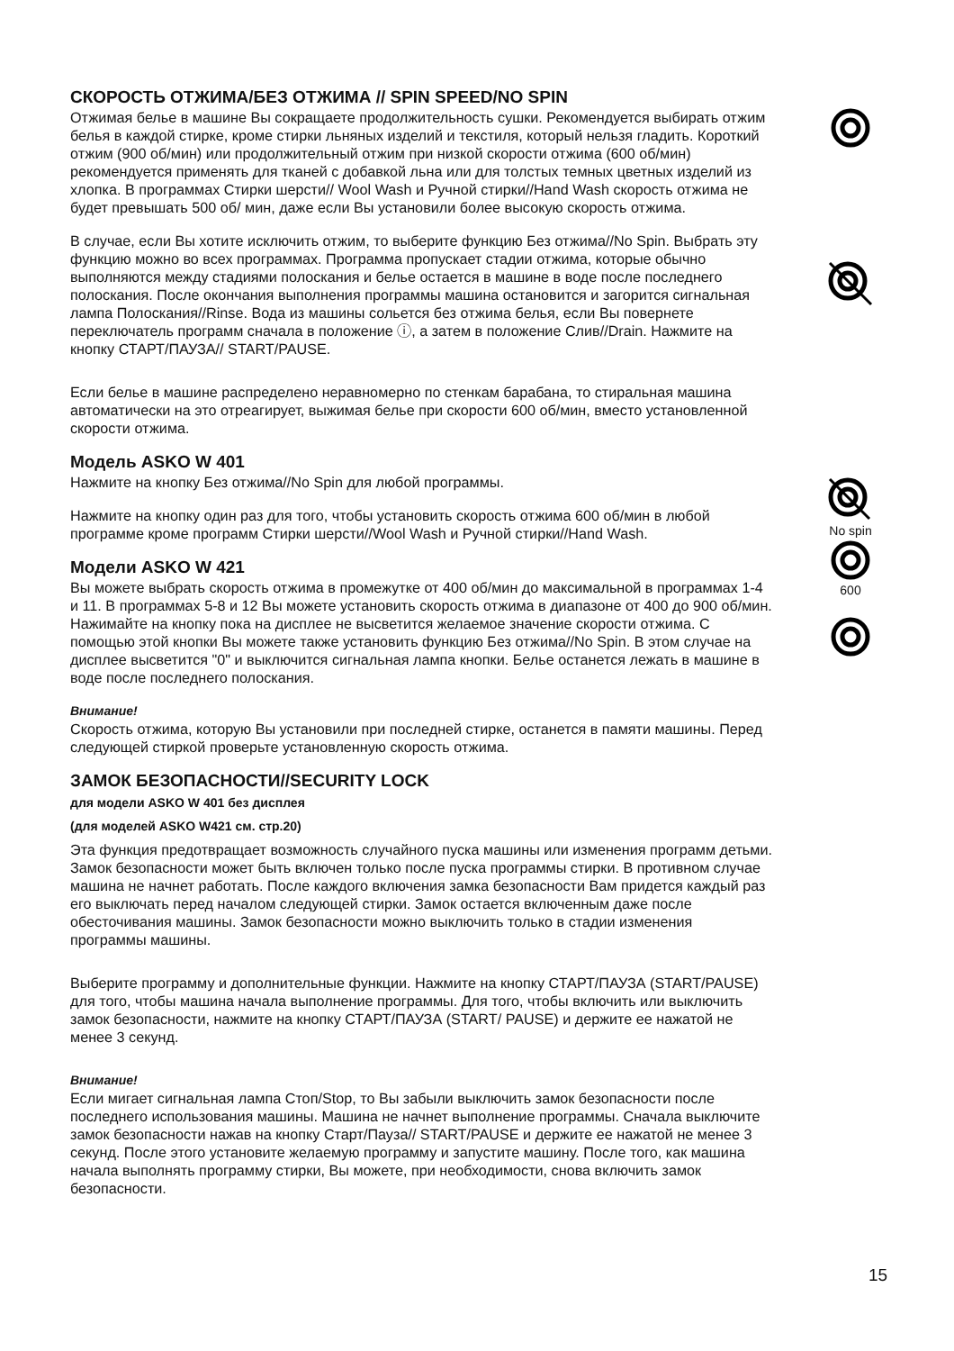СКОРОСТЬ ОТЖИМА/БЕЗ ОТЖИМА // SPIN SPEED/NO SPIN
Отжимая белье в машине Вы сокращаете продолжительность сушки. Рекомендуется выбирать отжим белья в каждой стирке, кроме стирки льняных изделий и текстиля, который нельзя гладить. Короткий отжим (900 об/мин) или продолжительный отжим при низкой скорости отжима (600 об/мин) рекомендуется применять для тканей с добавкой льна или для толстых темных цветных изделий из хлопка. В программах Стирки шерсти// Wool Wash и Ручной стирки//Hand Wash скорость отжима не будет превышать 500 об/ мин, даже если Вы установили более высокую скорость отжима.
В случае, если Вы хотите исключить отжим, то выберите функцию Без отжима//No Spin. Выбрать эту функцию можно во всех программах. Программа пропускает стадии отжима, которые обычно выполняются между стадиями полоскания и белье остается в машине в воде после последнего полоскания. После окончания выполнения программы машина остановится и загорится сигнальная лампа Полоскания//Rinse. Вода из машины сольется без отжима белья, если Вы повернете переключатель программ сначала в положение ⓘ, а затем в положение Слив//Drain. Нажмите на кнопку СТАРТ/ПАУЗА// START/PAUSE.
Если белье в машине распределено неравномерно по стенкам барабана, то стиральная машина автоматически на это отреагирует, выжимая белье при скорости 600 об/мин, вместо установленной скорости отжима.
Модель ASKO W 401
Нажмите на кнопку Без отжима//No Spin для любой программы.
Нажмите на кнопку один раз для того, чтобы установить скорость отжима 600 об/мин в любой программе кроме программ Стирки шерсти//Wool Wash и Ручной стирки//Hand Wash.
Модели ASKO W 421
Вы можете выбрать скорость отжима в промежутке от 400 об/мин до максимальной в программах 1-4 и 11. В программах 5-8 и 12 Вы можете установить скорость отжима в диапазоне от 400 до 900 об/мин. Нажимайте на кнопку пока на дисплее не высветится желаемое значение скорости отжима. С помощью этой кнопки Вы можете также установить функцию Без отжима//No Spin. В этом случае на дисплее высветится "0" и выключится сигнальная лампа кнопки. Белье останется лежать в машине в воде после последнего полоскания.
Внимание!
Скорость отжима, которую Вы установили при последней стирке, останется в памяти машины. Перед следующей стиркой проверьте установленную скорость отжима.
ЗАМОК БЕЗОПАСНОСТИ//SECURITY LOCK
для модели ASKO W 401 без дисплея
(для моделей ASKO W421 см. стр.20)
Эта функция предотвращает возможность случайного пуска машины или изменения программ детьми. Замок безопасности может быть включен только после пуска программы стирки. В противном случае машина не начнет работать. После каждого включения замка безопасности Вам придется каждый раз его выключать перед началом следующей стирки. Замок остается включенным даже после обесточивания машины. Замок безопасности можно выключить только в стадии изменения программы машины.
Выберите программу и дополнительные функции. Нажмите на кнопку СТАРТ/ПАУЗА (START/PAUSE) для того, чтобы машина начала выполнение программы. Для того, чтобы включить или выключить замок безопасности, нажмите на кнопку СТАРТ/ПАУЗА (START/ PAUSE) и держите ее нажатой не менее 3 секунд.
Внимание!
Если мигает сигнальная лампа Стоп/Stop, то Вы забыли выключить замок безопасности после последнего использования машины. Машина не начнет выполнение программы. Сначала выключите замок безопасности нажав на кнопку Старт/Пауза// START/PAUSE и держите ее нажатой не менее 3 секунд. После этого установите желаемую программу и запустите машину. После того, как машина начала выполнять программу стирки, Вы можете, при необходимости, снова включить замок безопасности.
No spin
600
15